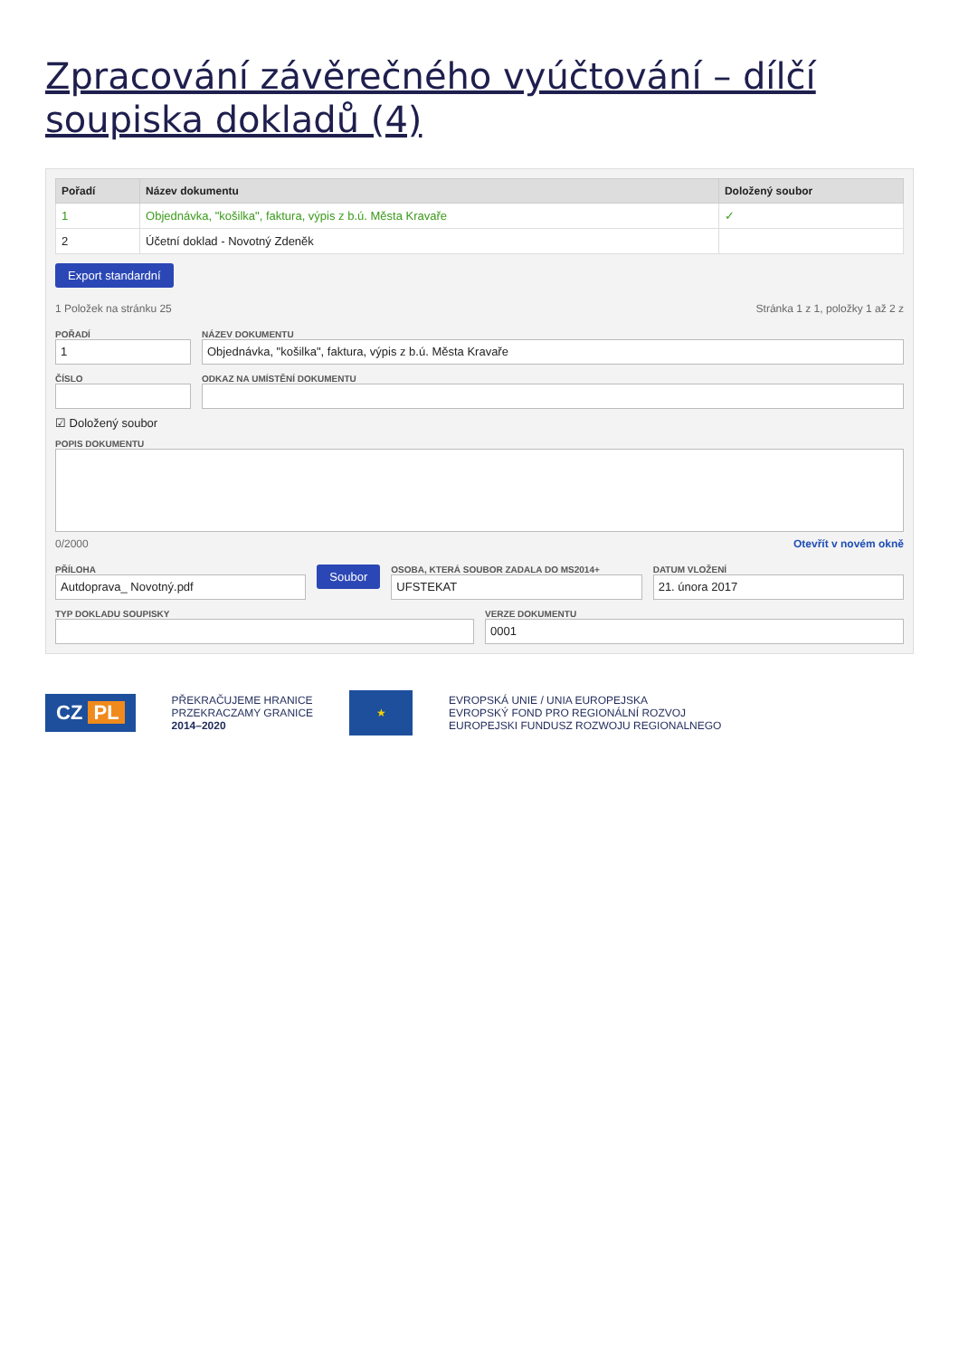Zpracování závěrečného vyúčtování – dílčí soupiska dokladů (4)
| Pořadí | Název dokumentu | Doložený soubor |
| --- | --- | --- |
| 1 | Objednávka, "košilka", faktura, výpis z b.ú. Města Kravaře | ✓ |
| 2 | Účetní doklad - Novotný Zdeněk | |
Export standardní
1 Položek na stránku 25 Stránka 1 z 1, položky 1 až 2 z
POŘADÍ
1
ČÍSLO
NÁZEV DOKUMENTU
Objednávka, "košilka", faktura, výpis z b.ú. Města Kravaře
ODKAZ NA UMÍSTĚNÍ DOKUMENTU
☑ Doložený soubor
POPIS DOKUMENTU
0/2000 Otevřít v novém okně
PŘÍLOHA
Autdoprava_ Novotný.pdf
Soubor
OSOBA, KTERÁ SOUBOR ZADALA DO MS2014+
UFSTEKAT
DATUM VLOŽENÍ
21. února 2017
TYP DOKLADU SOUPISKY VERZE DOKUMENTU
0001
CZ PL
PŘEKRAČUJEME HRANICE
PRZEKRACZAMY GRANICE
2014–2020
★
EVROPSKÁ UNIE / UNIA EUROPEJSKA
EVROPSKÝ FOND PRO REGIONÁLNÍ ROZVOJ
EUROPEJSKI FUNDUSZ ROZWOJU REGIONALNEGO